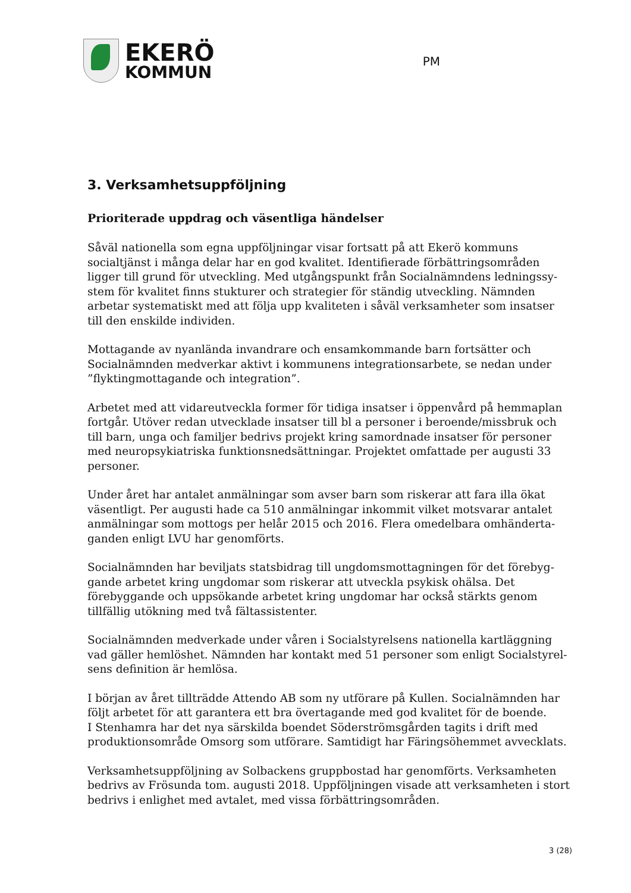EKERÖ
KOMMUN
PM
3. Verksamhetsuppföljning
Prioriterade uppdrag och väsentliga händelser
Såväl nationella som egna uppföljningar visar fortsatt på att Ekerö kommuns socialtjänst i många delar har en god kvalitet. Identifierade förbättringsområden ligger till grund för utveckling. Med utgångspunkt från Socialnämndens ledningssy-stem för kvalitet finns stukturer och strategier för ständig utveckling. Nämnden arbetar systematiskt med att följa upp kvaliteten i såväl verksamheter som insatser till den enskilde individen.
Mottagande av nyanlända invandrare och ensamkommande barn fortsätter och Socialnämnden medverkar aktivt i kommunens integrationsarbete, se nedan under ”flyktingmottagande och integration”.
Arbetet med att vidareutveckla former för tidiga insatser i öppenvård på hemmaplan fortgår. Utöver redan utvecklade insatser till bl a personer i beroende/missbruk och till barn, unga och familjer bedrivs projekt kring samordnade insatser för personer med neuropsykiatriska funktionsnedsättningar. Projektet omfattade per augusti 33 personer.
Under året har antalet anmälningar som avser barn som riskerar att fara illa ökat väsentligt. Per augusti hade ca 510 anmälningar inkommit vilket motsvarar antalet anmälningar som mottogs per helår 2015 och 2016. Flera omedelbara omhänderta-ganden enligt LVU har genomförts.
Socialnämnden har beviljats statsbidrag till ungdomsmottagningen för det förebyg-gande arbetet kring ungdomar som riskerar att utveckla psykisk ohälsa. Det förebyggande och uppsökande arbetet kring ungdomar har också stärkts genom tillfällig utökning med två fältassistenter.
Socialnämnden medverkade under våren i Socialstyrelsens nationella kartläggning vad gäller hemlöshet. Nämnden har kontakt med 51 personer som enligt Socialstyrel-sens definition är hemlösa.
I början av året tillträdde Attendo AB som ny utförare på Kullen. Socialnämnden har följt arbetet för att garantera ett bra övertagande med god kvalitet för de boende.
I Stenhamra har det nya särskilda boendet Söderströmsgården tagits i drift med produktionsområde Omsorg som utförare. Samtidigt har Färingsöhemmet avvecklats.
Verksamhetsuppföljning av Solbackens gruppbostad har genomförts. Verksamheten bedrivs av Frösunda tom. augusti 2018. Uppföljningen visade att verksamheten i stort bedrivs i enlighet med avtalet, med vissa förbättringsområden.
3 (28)